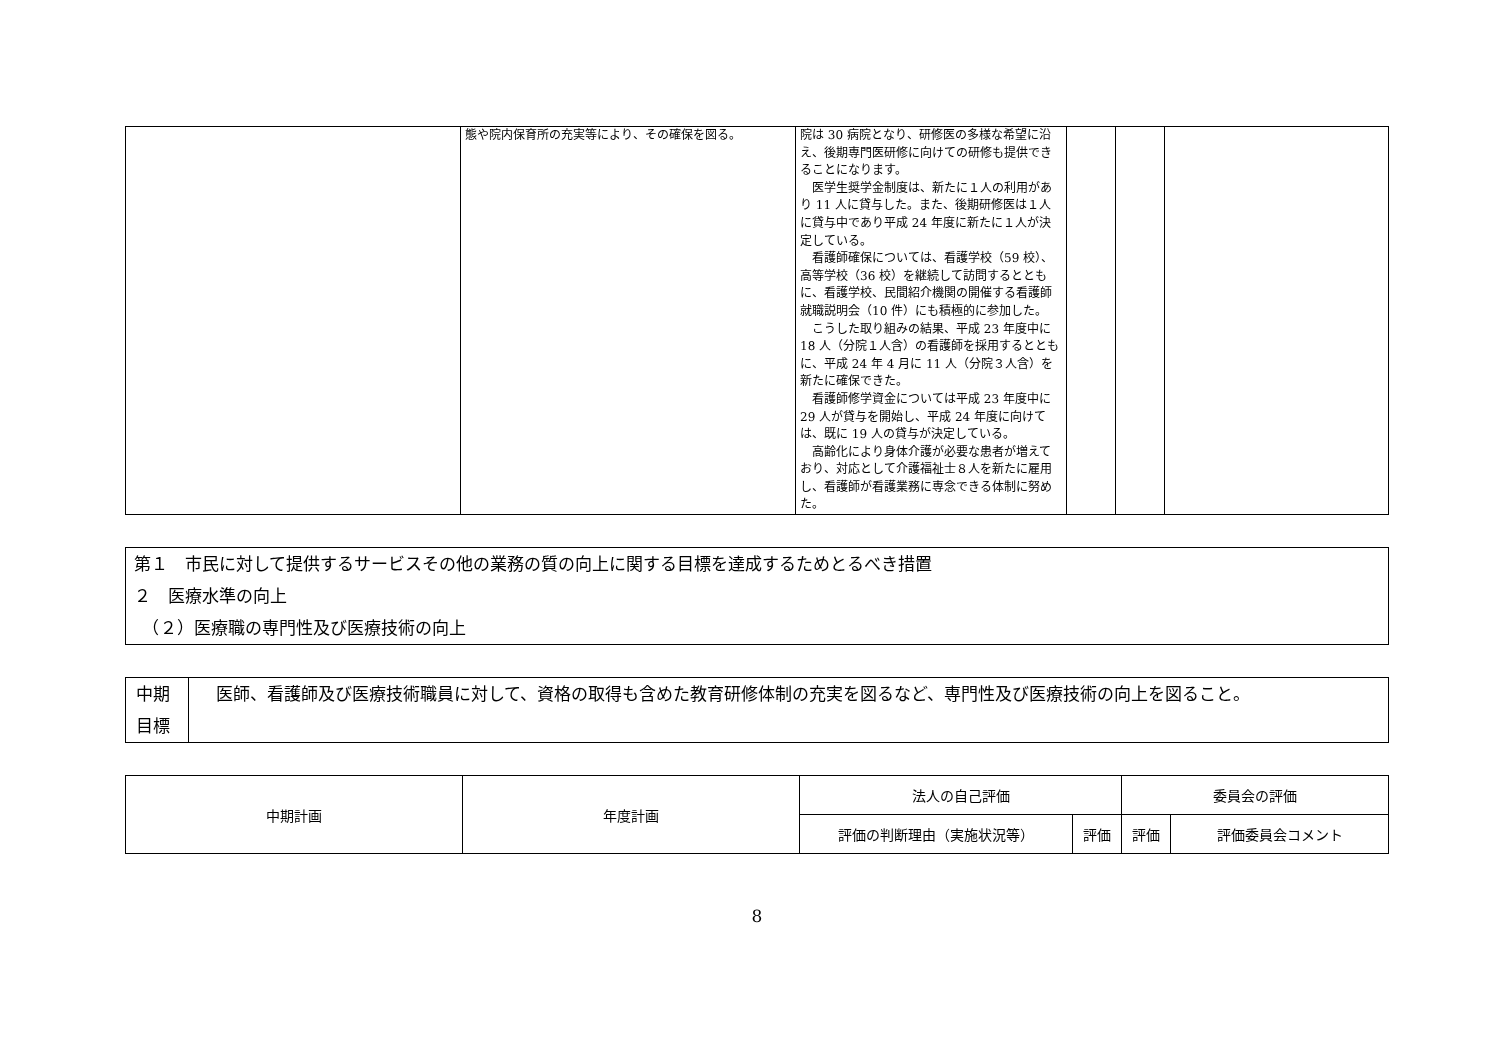| | 態や院内保育所の充実等により、その確保を図る。 | 院は 30 病院となり、研修医の多様な希望に沿え、後期専門医研修に向けての研修も提供できることになります。 医学生奨学金制度は、新たに１人の利用があり 11 人に貸与した。また、後期研修医は１人に貸与中であり平成 24 年度に新たに１人が決定している。 看護師確保については、看護学校（59 校）、高等学校（36 校）を継続して訪問するとともに、看護学校、民間紹介機関の開催する看護師就職説明会（10 件）にも積極的に参加した。 こうした取り組みの結果、平成 23 年度中に 18 人（分院１人含）の看護師を採用するとともに、平成 24 年 4 月に 11 人（分院３人含）を新たに確保できた。 看護師修学資金については平成 23 年度中に 29 人が貸与を開始し、平成 24 年度に向けては、既に 19 人の貸与が決定している。 高齢化により身体介護が必要な患者が増えており、対応として介護福祉士８人を新たに雇用し、看護師が看護業務に専念できる体制に努めた。 | | | |
第１　市民に対して提供するサービスその他の業務の質の向上に関する目標を達成するためとるべき措置
２　医療水準の向上
　（２）医療職の専門性及び医療技術の向上
| 中期 目標 | 医師、看護師及び医療技術職員に対して、資格の取得も含めた教育研修体制の充実を図るなど、専門性及び医療技術の向上を図ること。 |
| 中期計画 | 年度計画 | 法人の自己評価 | | 委員会の評価 | |
| | | 評価の判断理由（実施状況等） | 評価 | 評価 | 評価委員会コメント |
8